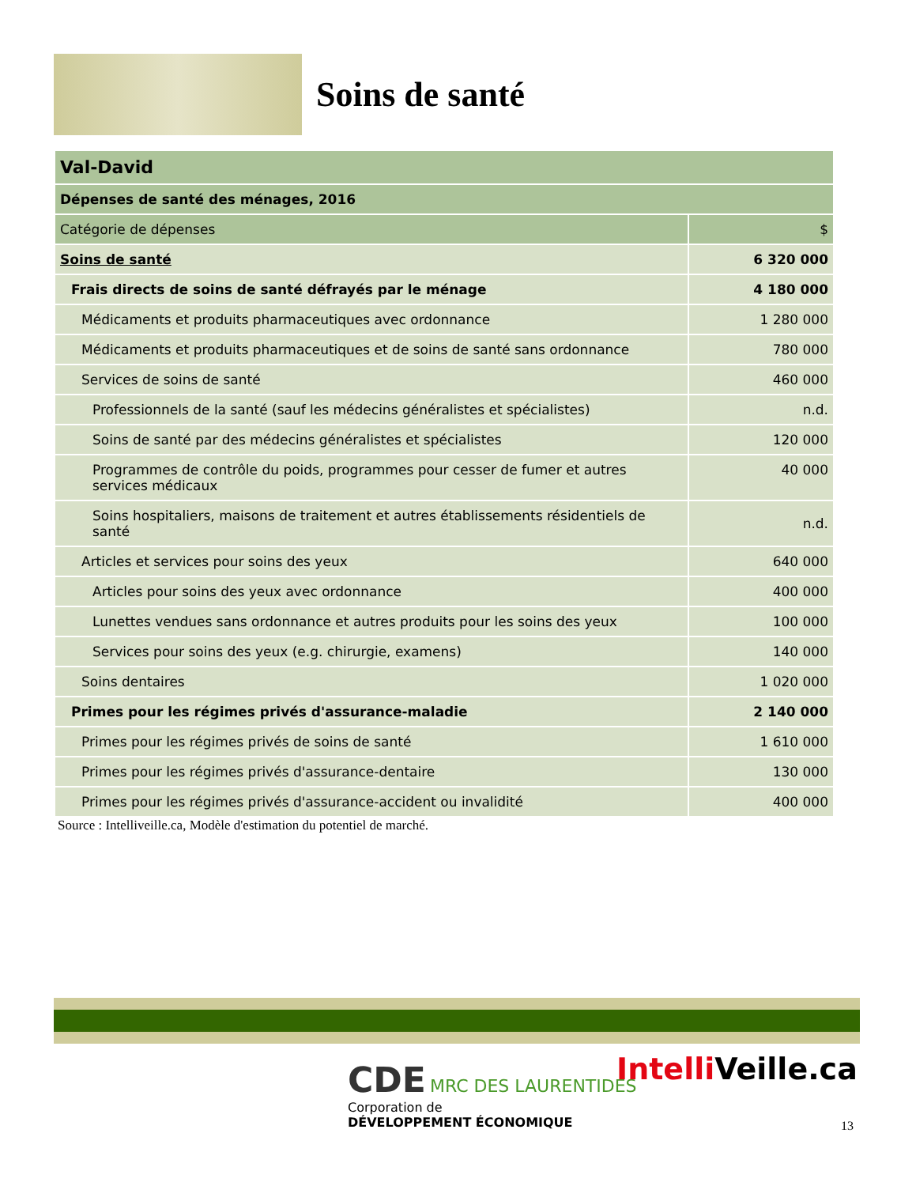Soins de santé
| Val-David | |
| Dépenses de santé des ménages, 2016 | |
| Catégorie de dépenses | $ |
| Soins de santé | 6 320 000 |
| Frais directs de soins de santé défrayés par le ménage | 4 180 000 |
| Médicaments et produits pharmaceutiques avec ordonnance | 1 280 000 |
| Médicaments et produits pharmaceutiques et de soins de santé sans ordonnance | 780 000 |
| Services de soins de santé | 460 000 |
| Professionnels de la santé (sauf les médecins généralistes et spécialistes) | n.d. |
| Soins de santé par des médecins généralistes et spécialistes | 120 000 |
| Programmes de contrôle du poids, programmes pour cesser de fumer et autres services médicaux | 40 000 |
| Soins hospitaliers, maisons de traitement et autres établissements résidentiels de santé | n.d. |
| Articles et services pour soins des yeux | 640 000 |
| Articles pour soins des yeux avec ordonnance | 400 000 |
| Lunettes vendues sans ordonnance et autres produits pour les soins des yeux | 100 000 |
| Services pour soins des yeux (e.g. chirurgie, examens) | 140 000 |
| Soins dentaires | 1 020 000 |
| Primes pour les régimes privés d'assurance-maladie | 2 140 000 |
| Primes pour les régimes privés de soins de santé | 1 610 000 |
| Primes pour les régimes privés d'assurance-dentaire | 130 000 |
| Primes pour les régimes privés d'assurance-accident ou invalidité | 400 000 |
Source : Intelliveille.ca, Modèle d'estimation du potentiel de marché.
CDE MRC DES LAURENTIDES
Corporation de
DÉVELOPPEMENT ÉCONOMIQUE
Intelli Veille.ca
13